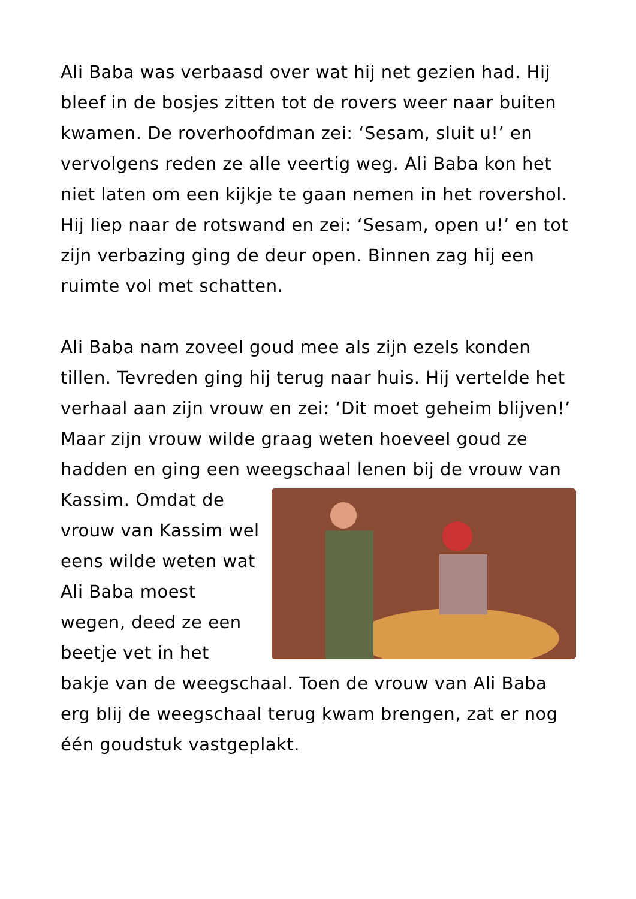Ali Baba was verbaasd over wat hij net gezien had. Hij bleef in de bosjes zitten tot de rovers weer naar buiten kwamen. De roverhoofdman zei: ‘Sesam, sluit u!’ en vervolgens reden ze alle veertig weg. Ali Baba kon het niet laten om een kijkje te gaan nemen in het rovershol. Hij liep naar de rotswand en zei: ‘Sesam, open u!’ en tot zijn verbazing ging de deur open. Binnen zag hij een ruimte vol met schatten.
Ali Baba nam zoveel goud mee als zijn ezels konden tillen. Tevreden ging hij terug naar huis. Hij vertelde het verhaal aan zijn vrouw en zei: ‘Dit moet geheim blijven!’ Maar zijn vrouw wilde graag weten hoeveel goud ze hadden en ging een weegschaal lenen bij de vrouw van Kassim. Omdat de vrouw van Kassim wel eens wilde weten wat Ali Baba moest wegen, deed ze een beetje vet in het bakje van de weegschaal. Toen de vrouw van Ali Baba erg blij de weegschaal terug kwam brengen, zat er nog één goudstuk vastgeplakt.